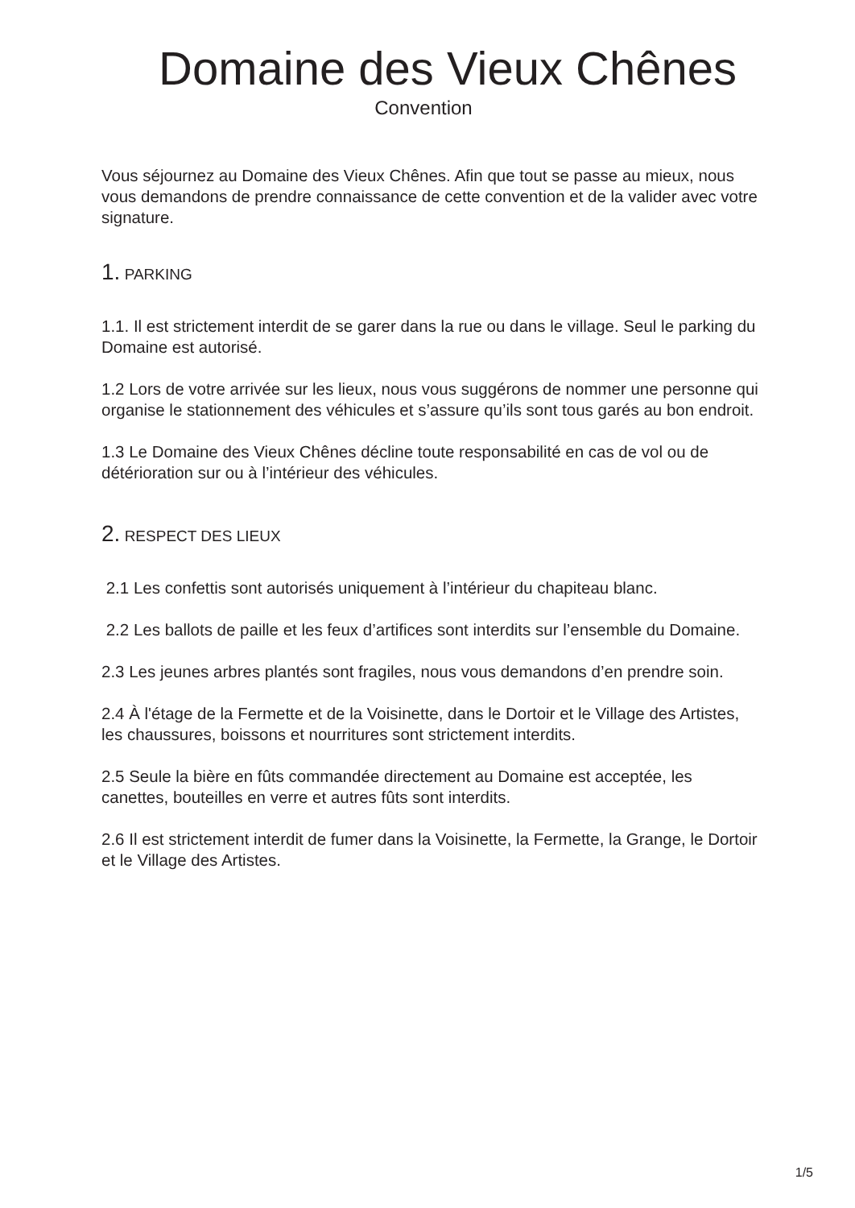Domaine des Vieux Chênes
Convention
Vous séjournez au Domaine des Vieux Chênes. Afin que tout se passe au mieux, nous vous demandons de prendre connaissance de cette convention et de la valider avec votre signature.
1. PARKING
1.1. Il est strictement interdit de se garer dans la rue ou dans le village. Seul le parking du Domaine est autorisé.
1.2 Lors de votre arrivée sur les lieux, nous vous suggérons de nommer une personne qui organise le stationnement des véhicules et s’assure qu’ils sont tous garés au bon endroit.
1.3 Le Domaine des Vieux Chênes décline toute responsabilité en cas de vol ou de détérioration sur ou à l’intérieur des véhicules.
2. RESPECT DES LIEUX
2.1 Les confettis sont autorisés uniquement à l’intérieur du chapiteau blanc.
2.2 Les ballots de paille et les feux d’artifices sont interdits sur l’ensemble du Domaine.
2.3 Les jeunes arbres plantés sont fragiles, nous vous demandons d’en prendre soin.
2.4 À l'étage de la Fermette et de la Voisinette, dans le Dortoir et le Village des Artistes, les chaussures, boissons et nourritures sont strictement interdits.
2.5 Seule la bière en fûts commandée directement au Domaine est acceptée, les canettes, bouteilles en verre et autres fûts sont interdits.
2.6 Il est strictement interdit de fumer dans la Voisinette, la Fermette, la Grange, le Dortoir et le Village des Artistes.
1/5